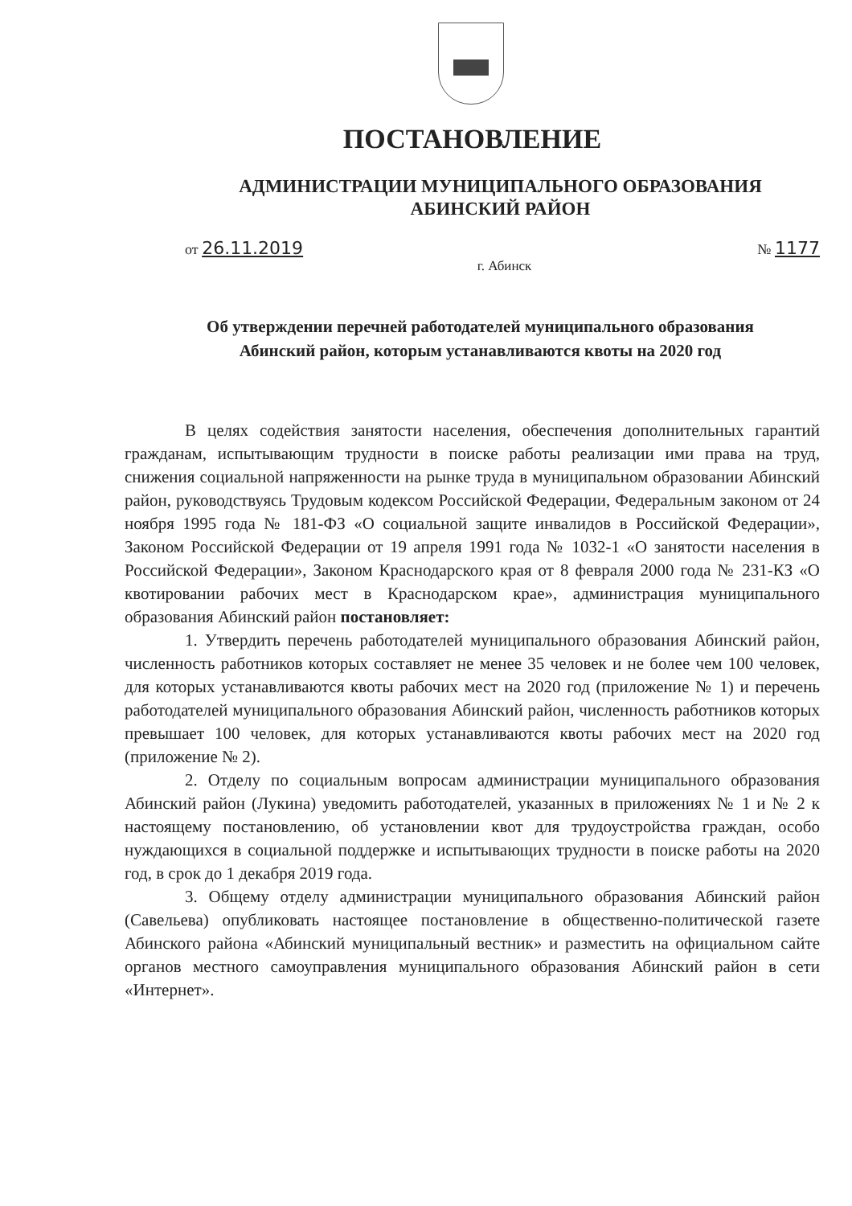ПОСТАНОВЛЕНИЕ
АДМИНИСТРАЦИИ МУНИЦИПАЛЬНОГО ОБРАЗОВАНИЯ
АБИНСКИЙ РАЙОН
от 26.11.2019
№ 1177
г. Абинск
Об утверждении перечней работодателей муниципального образования
Абинский район, которым устанавливаются квоты на 2020 год
В целях содействия занятости населения, обеспечения дополнительных гарантий гражданам, испытывающим трудности в поиске работы реализации ими права на труд, снижения социальной напряженности на рынке труда в муниципальном образовании Абинский район, руководствуясь Трудовым кодексом Российской Федерации, Федеральным законом от 24 ноября 1995 года № 181-ФЗ «О социальной защите инвалидов в Российской Федерации», Законом Российской Федерации от 19 апреля 1991 года № 1032-1 «О занятости населения в Российской Федерации», Законом Краснодарского края от 8 февраля 2000 года № 231-КЗ «О квотировании рабочих мест в Краснодарском крае», администрация муниципального образования Абинский район постановляет:
1. Утвердить перечень работодателей муниципального образования Абинский район, численность работников которых составляет не менее 35 человек и не более чем 100 человек, для которых устанавливаются квоты рабочих мест на 2020 год (приложение № 1) и перечень работодателей муниципального образования Абинский район, численность работников которых превышает 100 человек, для которых устанавливаются квоты рабочих мест на 2020 год (приложение № 2).
2. Отделу по социальным вопросам администрации муниципального образования Абинский район (Лукина) уведомить работодателей, указанных в приложениях № 1 и № 2 к настоящему постановлению, об установлении квот для трудоустройства граждан, особо нуждающихся в социальной поддержке и испытывающих трудности в поиске работы на 2020 год, в срок до 1 декабря 2019 года.
3. Общему отделу администрации муниципального образования Абинский район (Савельева) опубликовать настоящее постановление в общественно-политической газете Абинского района «Абинский муниципальный вестник» и разместить на официальном сайте органов местного самоуправления муниципального образования Абинский район в сети «Интернет».